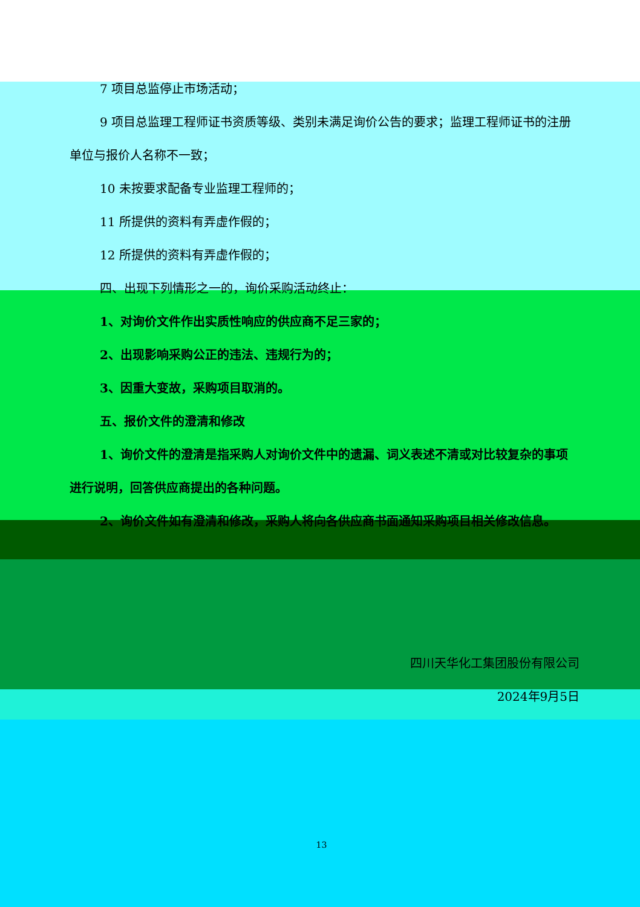7 项目总监停止市场活动；
9 项目总监理工程师证书资质等级、类别未满足询价公告的要求；监理工程师证书的注册单位与报价人名称不一致；
10 未按要求配备专业监理工程师的；
11 所提供的资料有弄虚作假的；
12 所提供的资料有弄虚作假的；
四、出现下列情形之一的，询价采购活动终止：
1、对询价文件作出实质性响应的供应商不足三家的；
2、出现影响采购公正的违法、违规行为的；
3、因重大变故，采购项目取消的。
五、报价文件的澄清和修改
1、询价文件的澄清是指采购人对询价文件中的遗漏、词义表述不清或对比较复杂的事项进行说明，回答供应商提出的各种问题。
2、询价文件如有澄清和修改，采购人将向各供应商书面通知采购项目相关修改信息。
四川天华化工集团股份有限公司
2024年9月5日
13